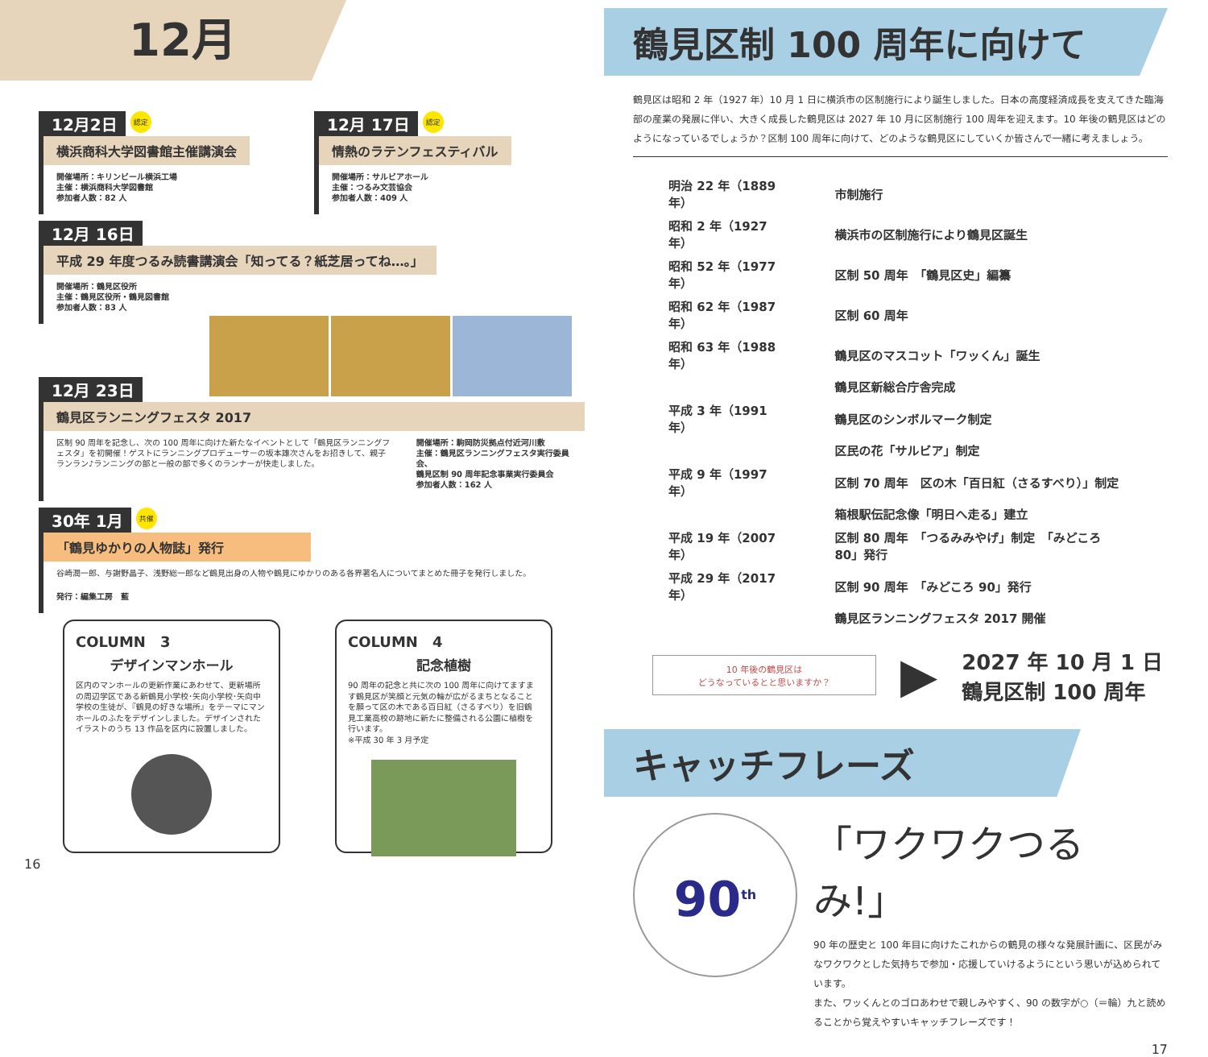12月
12月2日 認定
横浜商科大学図書館主催講演会
開催場所：キリンビール横浜工場
主催：横浜商科大学図書館
参加者人数：82 人
12月 17日 認定
情熱のラテンフェスティバル
開催場所：サルビアホール
主催：つるみ文芸協会
参加者人数：409 人
12月 16日
平成 29 年度つるみ読書講演会「知ってる？紙芝居ってね…。」
開催場所：鶴見区役所
主催：鶴見区役所・鶴見図書館
参加者人数：83 人
12月 23日
鶴見区ランニングフェスタ 2017
区制 90 周年を記念し、次の 100 周年に向けた新たなイベントとして「鶴見区ランニングフェスタ」を初開催！ゲストにランニングプロデューサーの坂本雄次さんをお招きして、親子ランラン♪ランニングの部と一般の部で多くのランナーが快走しました。
開催場所：駒岡防災拠点付近河川敷
主催：鶴見区ランニングフェスタ実行委員会、
鶴見区制 90 周年記念事業実行委員会
参加者人数：162 人
30年 1月 共催
「鶴見ゆかりの人物誌」発行
谷崎潤一郎、与謝野晶子、浅野総一郎など鶴見出身の人物や鶴見にゆかりのある各界著名人についてまとめた冊子を発行しました。
発行：編集工房　藍
COLUMN　3
デザインマンホール
区内のマンホールの更新作業にあわせて、更新場所の周辺学区である新鶴見小学校･矢向小学校･矢向中学校の生徒が、『鶴見の好きな場所』をテーマにマンホールのふたをデザインしました。デザインされたイラストのうち 13 作品を区内に設置しました。
COLUMN　4
記念植樹
90 周年の記念と共に次の 100 周年に向けてますます鶴見区が笑顔と元気の輪が広がるまちとなることを願って区の木である百日紅（さるすべり）を旧鶴見工業高校の跡地に新たに整備される公園に植樹を行います。
※平成 30 年 3 月予定
16
鶴見区制 100 周年に向けて
鶴見区は昭和 2 年（1927 年）10 月 1 日に横浜市の区制施行により誕生しました。日本の高度経済成長を支えてきた臨海部の産業の発展に伴い、大きく成長した鶴見区は 2027 年 10 月に区制施行 100 周年を迎えます。10 年後の鶴見区はどのようになっているでしょうか？区制 100 周年に向けて、どのような鶴見区にしていくか皆さんで一緒に考えましょう。
| 明治 22 年（1889 年） | 市制施行 |
| 昭和 2 年（1927 年） | 横浜市の区制施行により鶴見区誕生 |
| 昭和 52 年（1977 年） | 区制 50 周年 「鶴見区史」編纂 |
| 昭和 62 年（1987 年） | 区制 60 周年 |
| 昭和 63 年（1988 年） | 鶴見区のマスコット「ワッくん」誕生 |
| | 鶴見区新総合庁舎完成 |
| 平成 3 年（1991 年） | 鶴見区のシンボルマーク制定 |
| | 区民の花「サルビア」制定 |
| 平成 9 年（1997 年） | 区制 70 周年 区の木「百日紅（さるすべり）」制定 |
| | 箱根駅伝記念像「明日へ走る」建立 |
| 平成 19 年（2007 年） | 区制 80 周年 「つるみみやげ」制定 「みどころ 80」発行 |
| 平成 29 年（2017 年） | 区制 90 周年 「みどころ 90」発行 |
| | 鶴見区ランニングフェスタ 2017 開催 |
10 年後の鶴見区は
どうなっているとと思いますか？
▶
2027 年 10 月 1 日
鶴見区制 100 周年
キャッチフレーズ
90<sup>th</sup>
「ワクワクつるみ!」
90 年の歴史と 100 年目に向けたこれからの鶴見の様々な発展計画に、区民がみなワクワクとした気持ちで参加・応援していけるようにという思いが込められています。
また、ワッくんとのゴロあわせで親しみやすく、90 の数字が○（＝輪）九と読めることから覚えやすいキャッチフレーズです！
17